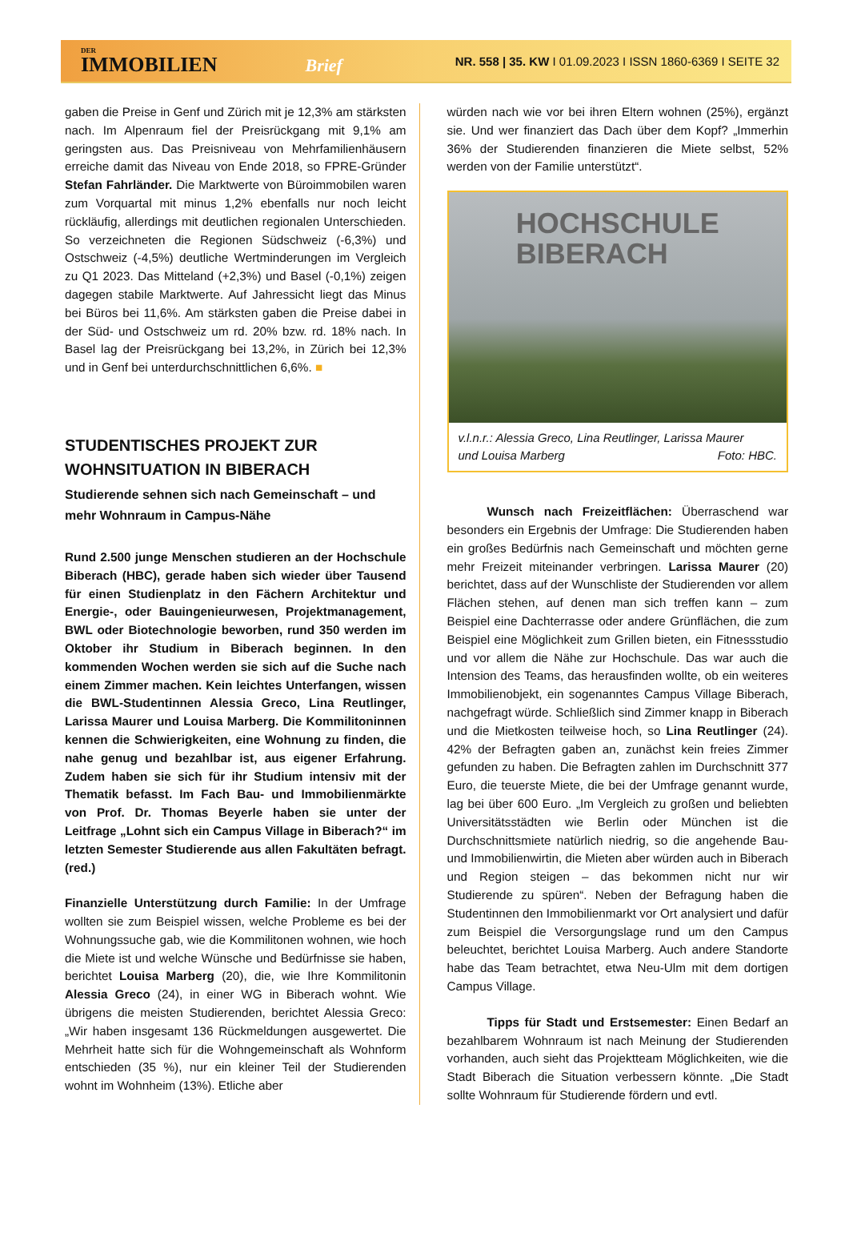DER
IMMOBILIEN Brief
NR. 558 | 35. KW I 01.09.2023 I ISSN 1860-6369 I SEITE 32
gaben die Preise in Genf und Zürich mit je 12,3% am stärksten nach. Im Alpenraum fiel der Preisrückgang mit 9,1% am geringsten aus. Das Preisniveau von Mehrfamilienhäusern erreiche damit das Niveau von Ende 2018, so FPRE-Gründer Stefan Fahrländer. Die Marktwerte von Büroimmobilen waren zum Vorquartal mit minus 1,2% ebenfalls nur noch leicht rückläufig, allerdings mit deutlichen regionalen Unterschieden. So verzeichneten die Regionen Südschweiz (-6,3%) und Ostschweiz (-4,5%) deutliche Wertminderungen im Vergleich zu Q1 2023. Das Mitteland (+2,3%) und Basel (-0,1%) zeigen dagegen stabile Marktwerte. Auf Jahressicht liegt das Minus bei Büros bei 11,6%. Am stärksten gaben die Preise dabei in der Süd- und Ostschweiz um rd. 20% bzw. rd. 18% nach. In Basel lag der Preisrückgang bei 13,2%, in Zürich bei 12,3% und in Genf bei unterdurchschnittlichen 6,6%. ■
STUDENTISCHES PROJEKT ZUR WOHNSITUATION IN BIBERACH
Studierende sehnen sich nach Gemeinschaft – und mehr Wohnraum in Campus-Nähe
Rund 2.500 junge Menschen studieren an der Hochschule Biberach (HBC), gerade haben sich wieder über Tausend für einen Studienplatz in den Fächern Architektur und Energie-, oder Bauingenieurwesen, Projektmanagement, BWL oder Biotechnologie beworben, rund 350 werden im Oktober ihr Studium in Biberach beginnen. In den kommenden Wochen werden sie sich auf die Suche nach einem Zimmer machen. Kein leichtes Unterfangen, wissen die BWL-Studentinnen Alessia Greco, Lina Reutlinger, Larissa Maurer und Louisa Marberg. Die Kommilitoninnen kennen die Schwierigkeiten, eine Wohnung zu finden, die nahe genug und bezahlbar ist, aus eigener Erfahrung. Zudem haben sie sich für ihr Studium intensiv mit der Thematik befasst. Im Fach Bau- und Immobilienmärkte von Prof. Dr. Thomas Beyerle haben sie unter der Leitfrage „Lohnt sich ein Campus Village in Biberach?“ im letzten Semester Studierende aus allen Fakultäten befragt. (red.)
Finanzielle Unterstützung durch Familie: In der Umfrage wollten sie zum Beispiel wissen, welche Probleme es bei der Wohnungssuche gab, wie die Kommilitonen wohnen, wie hoch die Miete ist und welche Wünsche und Bedürfnisse sie haben, berichtet Louisa Marberg (20), die, wie Ihre Kommilitonin Alessia Greco (24), in einer WG in Biberach wohnt. Wie übrigens die meisten Studierenden, berichtet Alessia Greco: „Wir haben insgesamt 136 Rückmeldungen ausgewertet. Die Mehrheit hatte sich für die Wohngemeinschaft als Wohnform entschieden (35 %), nur ein kleiner Teil der Studierenden wohnt im Wohnheim (13%). Etliche aber
würden nach wie vor bei ihren Eltern wohnen (25%), ergänzt sie. Und wer finanziert das Dach über dem Kopf? „Immerhin 36% der Studierenden finanzieren die Miete selbst, 52% werden von der Familie unterstützt“.
HOCHSCHULE
BIBERACH
v.l.n.r.: Alessia Greco, Lina Reutlinger, Larissa Maurer
und Louisa Marberg Foto: HBC.
Wunsch nach Freizeitflächen: Überraschend war besonders ein Ergebnis der Umfrage: Die Studierenden haben ein großes Bedürfnis nach Gemeinschaft und möchten gerne mehr Freizeit miteinander verbringen. Larissa Maurer (20) berichtet, dass auf der Wunschliste der Studierenden vor allem Flächen stehen, auf denen man sich treffen kann – zum Beispiel eine Dachterrasse oder andere Grünflächen, die zum Beispiel eine Möglichkeit zum Grillen bieten, ein Fitnessstudio und vor allem die Nähe zur Hochschule. Das war auch die Intension des Teams, das herausfinden wollte, ob ein weiteres Immobilienobjekt, ein sogenanntes Campus Village Biberach, nachgefragt würde. Schließlich sind Zimmer knapp in Biberach und die Mietkosten teilweise hoch, so Lina Reutlinger (24). 42% der Befragten gaben an, zunächst kein freies Zimmer gefunden zu haben. Die Befragten zahlen im Durchschnitt 377 Euro, die teuerste Miete, die bei der Umfrage genannt wurde, lag bei über 600 Euro. „Im Vergleich zu großen und beliebten Universitätsstädten wie Berlin oder München ist die Durchschnittsmiete natürlich niedrig, so die angehende Bau- und Immobilienwirtin, die Mieten aber würden auch in Biberach und Region steigen – das bekommen nicht nur wir Studierende zu spüren“. Neben der Befragung haben die Studentinnen den Immobilienmarkt vor Ort analysiert und dafür zum Beispiel die Versorgungslage rund um den Campus beleuchtet, berichtet Louisa Marberg. Auch andere Standorte habe das Team betrachtet, etwa Neu-Ulm mit dem dortigen Campus Village.
Tipps für Stadt und Erstsemester: Einen Bedarf an bezahlbarem Wohnraum ist nach Meinung der Studierenden vorhanden, auch sieht das Projektteam Möglichkeiten, wie die Stadt Biberach die Situation verbessern könnte. „Die Stadt sollte Wohnraum für Studierende fördern und evtl.